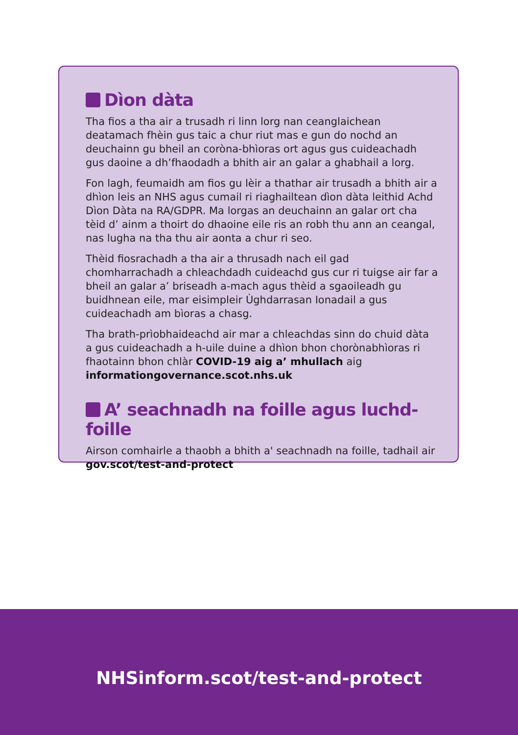Dìon dàta
Tha fios a tha air a trusadh ri linn lorg nan ceanglaichean deatamach fhèin gus taic a chur riut mas e gun do nochd an deuchainn gu bheil an coròna-bhìoras ort agus gus cuideachadh gus daoine a dh’fhaodadh a bhith air an galar a ghabhail a lorg.
Fon lagh, feumaidh am fios gu lèir a thathar air trusadh a bhith air a dhìon leis an NHS agus cumail ri riaghailtean dìon dàta leithid Achd Dìon Dàta na RA/GDPR. Ma lorgas an deuchainn an galar ort cha tèid d’ ainm a thoirt do dhaoine eile ris an robh thu ann an ceangal, nas lugha na tha thu air aonta a chur ri seo.
Thèid fiosrachadh a tha air a thrusadh nach eil gad chomharrachadh a chleachdadh cuideachd gus cur ri tuigse air far a bheil an galar a’ briseadh a-mach agus thèid a sgaoileadh gu buidhnean eile, mar eisimpleir Ùghdarrasan Ionadail a gus cuideachadh am bìoras a chasg.
Tha brath-prìobhaideachd air mar a chleachdas sinn do chuid dàta a gus cuideachadh a h-uile duine a dhìon bhon chorònabhìoras ri fhaotainn bhon chlàr COVID-19 aig a’ mhullach aig informationgovernance.scot.nhs.uk
A’ seachnadh na foille agus luchd-foille
Airson comhairle a thaobh a bhith a' seachnadh na foille, tadhail air gov.scot/test-and-protect
NHSinform.scot/test-and-protect